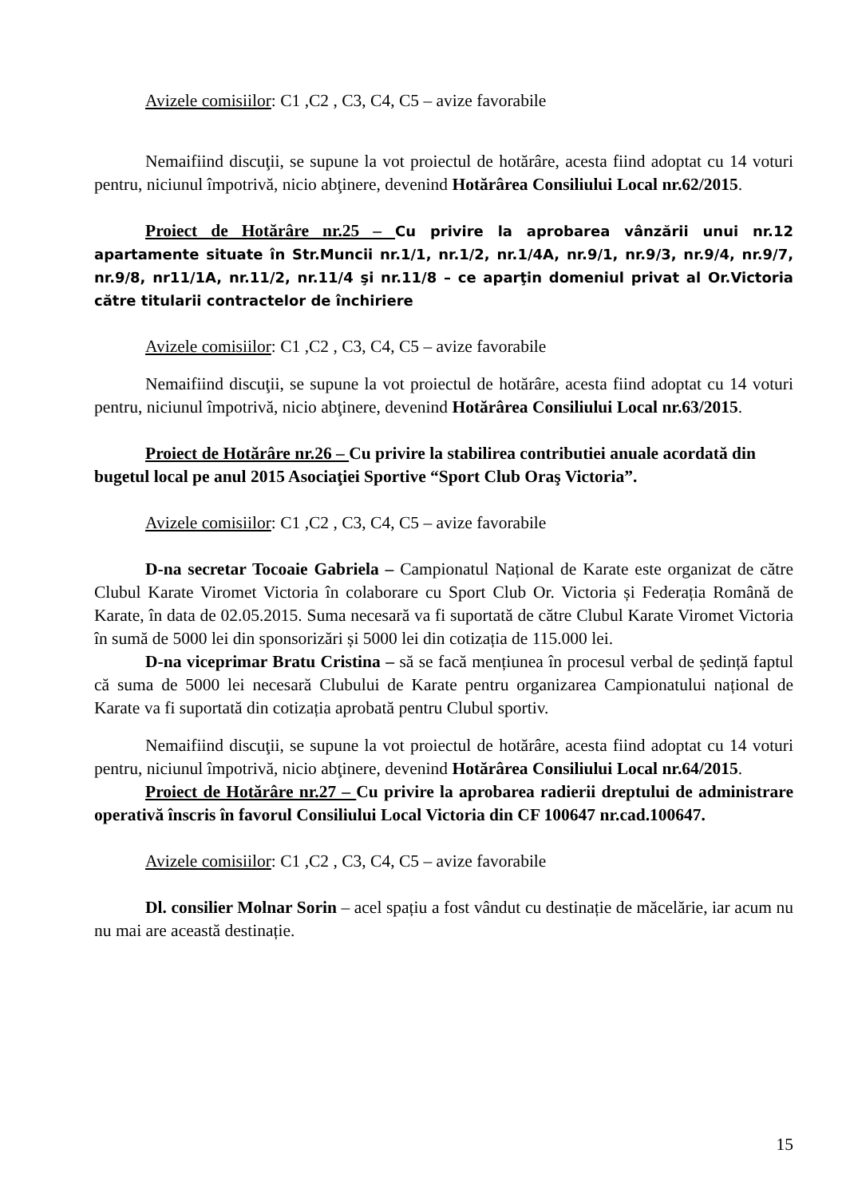Avizele comisiilor: C1 ,C2 , C3, C4, C5 – avize favorabile
Nemaifiind discuţii, se supune la vot proiectul de hotărâre, acesta fiind adoptat cu 14 voturi pentru, niciunul împotrivă, nicio abţinere, devenind Hotărârea Consiliului Local nr.62/2015.
Proiect de Hotărâre nr.25 – Cu privire la aprobarea vânzării unui nr.12 apartamente situate în Str.Muncii nr.1/1, nr.1/2, nr.1/4A, nr.9/1, nr.9/3, nr.9/4, nr.9/7, nr.9/8, nr11/1A, nr.11/2, nr.11/4 şi nr.11/8 – ce aparţin domeniul privat al Or.Victoria către titularii contractelor de închiriere
Avizele comisiilor: C1 ,C2 , C3, C4, C5 – avize favorabile
Nemaifiind discuţii, se supune la vot proiectul de hotărâre, acesta fiind adoptat cu 14 voturi pentru, niciunul împotrivă, nicio abţinere, devenind Hotărârea Consiliului Local nr.63/2015.
Proiect de Hotărâre nr.26 – Cu privire la stabilirea contributiei anuale acordată din bugetul local pe anul 2015 Asociaţiei Sportive “Sport Club Oraş Victoria”.
Avizele comisiilor: C1 ,C2 , C3, C4, C5 – avize favorabile
D-na secretar Tocoaie Gabriela – Campionatul Național de Karate este organizat de către Clubul Karate Viromet Victoria în colaborare cu Sport Club Or. Victoria și Federația Română de Karate, în data de 02.05.2015. Suma necesară va fi suportată de către Clubul Karate Viromet Victoria în sumă de 5000 lei din sponsorizări și 5000 lei din cotizația de 115.000 lei.
D-na viceprimar Bratu Cristina – să se facă mențiunea în procesul verbal de ședință faptul că suma de 5000 lei necesară Clubului de Karate pentru organizarea Campionatului național de Karate va fi suportată din cotizația aprobată pentru Clubul sportiv.
Nemaifiind discuţii, se supune la vot proiectul de hotărâre, acesta fiind adoptat cu 14 voturi pentru, niciunul împotrivă, nicio abţinere, devenind Hotărârea Consiliului Local nr.64/2015.
Proiect de Hotărâre nr.27 – Cu privire la aprobarea radierii dreptului de administrare operativă înscris în favorul Consiliului Local Victoria din CF 100647 nr.cad.100647.
Avizele comisiilor: C1 ,C2 , C3, C4, C5 – avize favorabile
Dl. consilier Molnar Sorin – acel spațiu a fost vândut cu destinație de măcelărie, iar acum nu nu mai are această destinație.
15